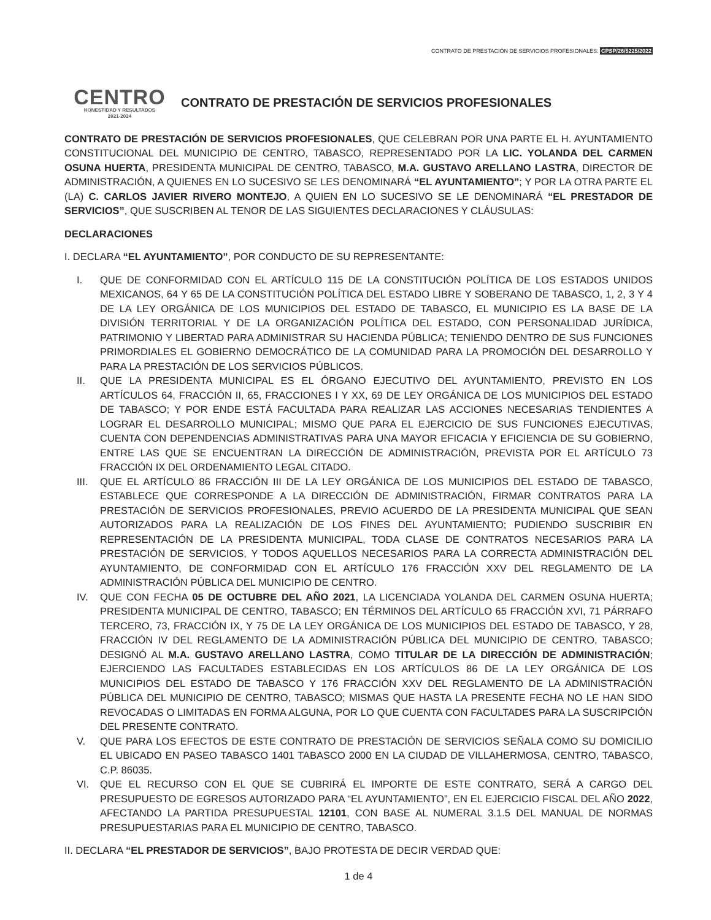CONTRATO DE PRESTACIÓN DE SERVICIOS PROFESIONALES: CPSP/26/5225/2022
CENTRO
HONESTIDAD Y RESULTADOS
2021-2024
CONTRATO DE PRESTACIÓN DE SERVICIOS PROFESIONALES
CONTRATO DE PRESTACIÓN DE SERVICIOS PROFESIONALES, QUE CELEBRAN POR UNA PARTE EL H. AYUNTAMIENTO CONSTITUCIONAL DEL MUNICIPIO DE CENTRO, TABASCO, REPRESENTADO POR LA LIC. YOLANDA DEL CARMEN OSUNA HUERTA, PRESIDENTA MUNICIPAL DE CENTRO, TABASCO, M.A. GUSTAVO ARELLANO LASTRA, DIRECTOR DE ADMINISTRACIÓN, A QUIENES EN LO SUCESIVO SE LES DENOMINARÁ “EL AYUNTAMIENTO”; Y POR LA OTRA PARTE EL (LA) C. CARLOS JAVIER RIVERO MONTEJO, A QUIEN EN LO SUCESIVO SE LE DENOMINARÁ “EL PRESTADOR DE SERVICIOS”, QUE SUSCRIBEN AL TENOR DE LAS SIGUIENTES DECLARACIONES Y CLÁUSULAS:
DECLARACIONES
I. DECLARA “EL AYUNTAMIENTO”, POR CONDUCTO DE SU REPRESENTANTE:
I. QUE DE CONFORMIDAD CON EL ARTÍCULO 115 DE LA CONSTITUCIÓN POLÍTICA DE LOS ESTADOS UNIDOS MEXICANOS, 64 Y 65 DE LA CONSTITUCIÓN POLÍTICA DEL ESTADO LIBRE Y SOBERANO DE TABASCO, 1, 2, 3 Y 4 DE LA LEY ORGÁNICA DE LOS MUNICIPIOS DEL ESTADO DE TABASCO, EL MUNICIPIO ES LA BASE DE LA DIVISIÓN TERRITORIAL Y DE LA ORGANIZACIÓN POLÍTICA DEL ESTADO, CON PERSONALIDAD JURÍDICA, PATRIMONIO Y LIBERTAD PARA ADMINISTRAR SU HACIENDA PÚBLICA; TENIENDO DENTRO DE SUS FUNCIONES PRIMORDIALES EL GOBIERNO DEMOCRÁTICO DE LA COMUNIDAD PARA LA PROMOCIÓN DEL DESARROLLO Y PARA LA PRESTACIÓN DE LOS SERVICIOS PÚBLICOS.
II. QUE LA PRESIDENTA MUNICIPAL ES EL ÓRGANO EJECUTIVO DEL AYUNTAMIENTO, PREVISTO EN LOS ARTÍCULOS 64, FRACCIÓN II, 65, FRACCIONES I Y XX, 69 DE LEY ORGÁNICA DE LOS MUNICIPIOS DEL ESTADO DE TABASCO; Y POR ENDE ESTÁ FACULTADA PARA REALIZAR LAS ACCIONES NECESARIAS TENDIENTES A LOGRAR EL DESARROLLO MUNICIPAL; MISMO QUE PARA EL EJERCICIO DE SUS FUNCIONES EJECUTIVAS, CUENTA CON DEPENDENCIAS ADMINISTRATIVAS PARA UNA MAYOR EFICACIA Y EFICIENCIA DE SU GOBIERNO, ENTRE LAS QUE SE ENCUENTRAN LA DIRECCIÓN DE ADMINISTRACIÓN, PREVISTA POR EL ARTÍCULO 73 FRACCIÓN IX DEL ORDENAMIENTO LEGAL CITADO.
III. QUE EL ARTÍCULO 86 FRACCIÓN III DE LA LEY ORGÁNICA DE LOS MUNICIPIOS DEL ESTADO DE TABASCO, ESTABLECE QUE CORRESPONDE A LA DIRECCIÓN DE ADMINISTRACIÓN, FIRMAR CONTRATOS PARA LA PRESTACIÓN DE SERVICIOS PROFESIONALES, PREVIO ACUERDO DE LA PRESIDENTA MUNICIPAL QUE SEAN AUTORIZADOS PARA LA REALIZACIÓN DE LOS FINES DEL AYUNTAMIENTO; PUDIENDO SUSCRIBIR EN REPRESENTACIÓN DE LA PRESIDENTA MUNICIPAL, TODA CLASE DE CONTRATOS NECESARIOS PARA LA PRESTACIÓN DE SERVICIOS, Y TODOS AQUELLOS NECESARIOS PARA LA CORRECTA ADMINISTRACIÓN DEL AYUNTAMIENTO, DE CONFORMIDAD CON EL ARTÍCULO 176 FRACCIÓN XXV DEL REGLAMENTO DE LA ADMINISTRACIÓN PÚBLICA DEL MUNICIPIO DE CENTRO.
IV. QUE CON FECHA 05 DE OCTUBRE DEL AÑO 2021, LA LICENCIADA YOLANDA DEL CARMEN OSUNA HUERTA; PRESIDENTA MUNICIPAL DE CENTRO, TABASCO; EN TÉRMINOS DEL ARTÍCULO 65 FRACCIÓN XVI, 71 PÁRRAFO TERCERO, 73, FRACCIÓN IX, Y 75 DE LA LEY ORGÁNICA DE LOS MUNICIPIOS DEL ESTADO DE TABASCO, Y 28, FRACCIÓN IV DEL REGLAMENTO DE LA ADMINISTRACIÓN PÚBLICA DEL MUNICIPIO DE CENTRO, TABASCO; DESIGNÓ AL M.A. GUSTAVO ARELLANO LASTRA, COMO TITULAR DE LA DIRECCIÓN DE ADMINISTRACIÓN; EJERCIENDO LAS FACULTADES ESTABLECIDAS EN LOS ARTÍCULOS 86 DE LA LEY ORGÁNICA DE LOS MUNICIPIOS DEL ESTADO DE TABASCO Y 176 FRACCIÓN XXV DEL REGLAMENTO DE LA ADMINISTRACIÓN PÚBLICA DEL MUNICIPIO DE CENTRO, TABASCO; MISMAS QUE HASTA LA PRESENTE FECHA NO LE HAN SIDO REVOCADAS O LIMITADAS EN FORMA ALGUNA, POR LO QUE CUENTA CON FACULTADES PARA LA SUSCRIPCIÓN DEL PRESENTE CONTRATO.
V. QUE PARA LOS EFECTOS DE ESTE CONTRATO DE PRESTACIÓN DE SERVICIOS SEÑALA COMO SU DOMICILIO EL UBICADO EN PASEO TABASCO 1401 TABASCO 2000 EN LA CIUDAD DE VILLAHERMOSA, CENTRO, TABASCO, C.P. 86035.
VI. QUE EL RECURSO CON EL QUE SE CUBRIRÁ EL IMPORTE DE ESTE CONTRATO, SERÁ A CARGO DEL PRESUPUESTO DE EGRESOS AUTORIZADO PARA “EL AYUNTAMIENTO”, EN EL EJERCICIO FISCAL DEL AÑO 2022, AFECTANDO LA PARTIDA PRESUPUESTAL 12101, CON BASE AL NUMERAL 3.1.5 DEL MANUAL DE NORMAS PRESUPUESTARIAS PARA EL MUNICIPIO DE CENTRO, TABASCO.
II. DECLARA “EL PRESTADOR DE SERVICIOS”, BAJO PROTESTA DE DECIR VERDAD QUE:
1 de 4